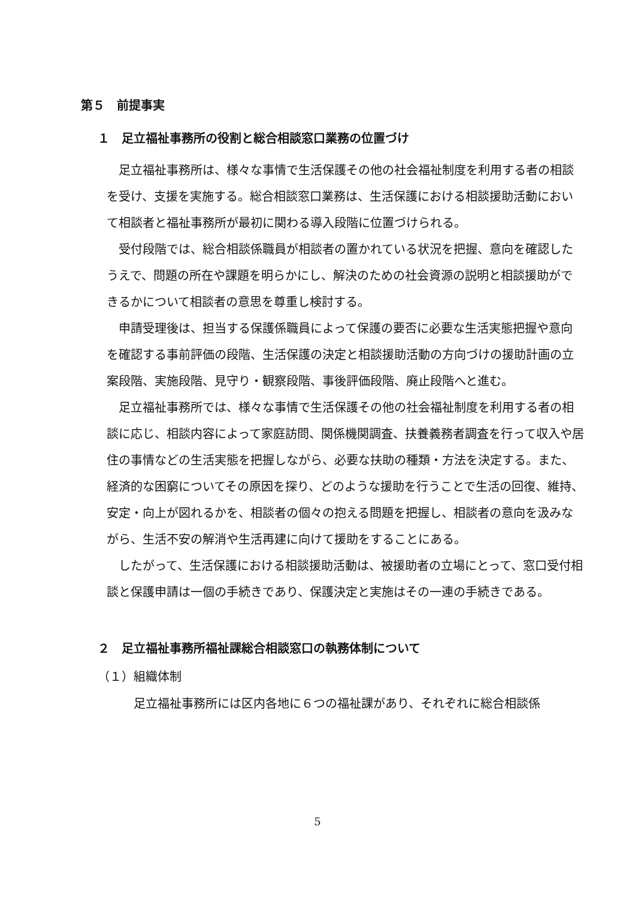第５　前提事実
１　足立福祉事務所の役割と総合相談窓口業務の位置づけ
足立福祉事務所は、様々な事情で生活保護その他の社会福祉制度を利用する者の相談を受け、支援を実施する。総合相談窓口業務は、生活保護における相談援助活動において相談者と福祉事務所が最初に関わる導入段階に位置づけられる。
受付段階では、総合相談係職員が相談者の置かれている状況を把握、意向を確認したうえで、問題の所在や課題を明らかにし、解決のための社会資源の説明と相談援助ができるかについて相談者の意思を尊重し検討する。
申請受理後は、担当する保護係職員によって保護の要否に必要な生活実態把握や意向を確認する事前評価の段階、生活保護の決定と相談援助活動の方向づけの援助計画の立案段階、実施段階、見守り・観察段階、事後評価段階、廃止段階へと進む。
足立福祉事務所では、様々な事情で生活保護その他の社会福祉制度を利用する者の相談に応じ、相談内容によって家庭訪問、関係機関調査、扶養義務者調査を行って収入や居住の事情などの生活実態を把握しながら、必要な扶助の種類・方法を決定する。また、経済的な困窮についてその原因を探り、どのような援助を行うことで生活の回復、維持、安定・向上が図れるかを、相談者の個々の抱える問題を把握し、相談者の意向を汲みながら、生活不安の解消や生活再建に向けて援助をすることにある。
したがって、生活保護における相談援助活動は、被援助者の立場にとって、窓口受付相談と保護申請は一個の手続きであり、保護決定と実施はその一連の手続きである。
２　足立福祉事務所福祉課総合相談窓口の執務体制について
（１）組織体制
足立福祉事務所には区内各地に６つの福祉課があり、それぞれに総合相談係
5